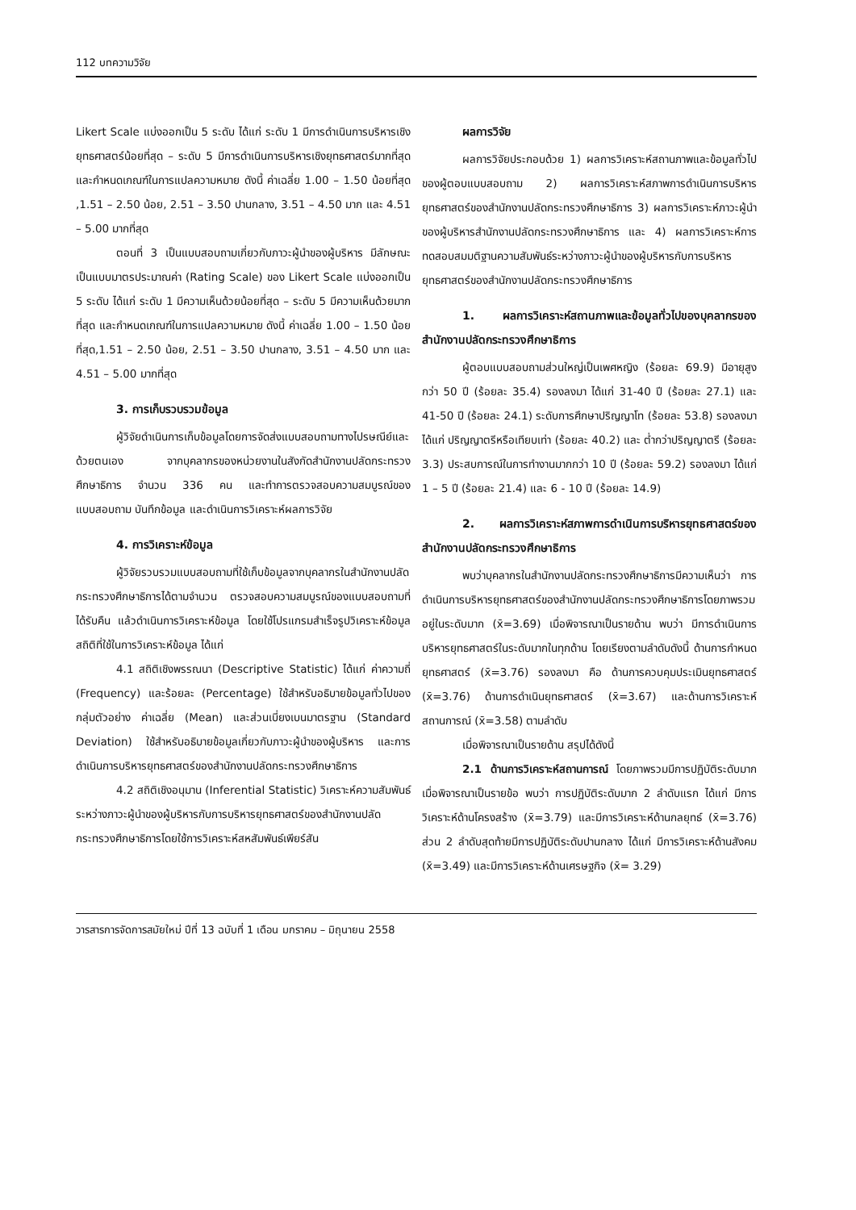112 บทความวิจัย
Likert Scale แบ่งออกเป็น 5 ระดับ ได้แก่ ระดับ 1 มีการดำเนินการบริหารเชิงยุทธศาสตร์น้อยที่สุด – ระดับ 5 มีการดำเนินการบริหารเชิงยุทธศาสตร์มากที่สุดและกำหนดเกณฑ์ในการแปลความหมาย ดังนี้ ค่าเฉลี่ย 1.00 – 1.50 น้อยที่สุด ,1.51 – 2.50 น้อย, 2.51 – 3.50 ปานกลาง, 3.51 – 4.50 มาก และ 4.51 – 5.00 มากที่สุด
ตอนที่ 3 เป็นแบบสอบถามเกี่ยวกับภาวะผู้นำของผู้บริหาร มีลักษณะเป็นแบบมาตรประมาณค่า (Rating Scale) ของ Likert Scale แบ่งออกเป็น 5 ระดับ ได้แก่ ระดับ 1 มีความเห็นด้วยน้อยที่สุด – ระดับ 5 มีความเห็นด้วยมากที่สุด และกำหนดเกณฑ์ในการแปลความหมาย ดังนี้ ค่าเฉลี่ย 1.00 – 1.50 น้อยที่สุด,1.51 – 2.50 น้อย, 2.51 – 3.50 ปานกลาง, 3.51 – 4.50 มาก และ 4.51 – 5.00 มากที่สุด
3. การเก็บรวบรวมข้อมูล
ผู้วิจัยดำเนินการเก็บข้อมูลโดยการจัดส่งแบบสอบถามทางไปรษณีย์และด้วยตนเอง จากบุคลากรของหน่วยงานในสังกัดสำนักงานปลัดกระทรวงศึกษาธิการ จำนวน 336 คน และทำการตรวจสอบความสมบูรณ์ของแบบสอบถาม บันทึกข้อมูล และดำเนินการวิเคราะห์ผลการวิจัย
4. การวิเคราะห์ข้อมูล
ผู้วิจัยรวบรวมแบบสอบถามที่ใช้เก็บข้อมูลจากบุคลากรในสำนักงานปลัดกระทรวงศึกษาธิการได้ตามจำนวน ตรวจสอบความสมบูรณ์ของแบบสอบถามที่ได้รับคืน แล้วดำเนินการวิเคราะห์ข้อมูล โดยใช้โปรแกรมสำเร็จรูปวิเคราะห์ข้อมูล สถิติที่ใช้ในการวิเคราะห์ข้อมูล ได้แก่
4.1 สถิติเชิงพรรณนา (Descriptive Statistic) ได้แก่ ค่าความถี่ (Frequency) และร้อยละ (Percentage) ใช้สำหรับอธิบายข้อมูลทั่วไปของกลุ่มตัวอย่าง ค่าเฉลี่ย (Mean) และส่วนเบี่ยงเบนมาตรฐาน (Standard Deviation) ใช้สำหรับอธิบายข้อมูลเกี่ยวกับภาวะผู้นำของผู้บริหาร และการดำเนินการบริหารยุทธศาสตร์ของสำนักงานปลัดกระทรวงศึกษาธิการ
4.2 สถิติเชิงอนุมาน (Inferential Statistic) วิเคราะห์ความสัมพันธ์ระหว่างภาวะผู้นำของผู้บริหารกับการบริหารยุทธศาสตร์ของสำนักงานปลัดกระทรวงศึกษาธิการโดยใช้การวิเคราะห์สหสัมพันธ์เพียร์สัน
ผลการวิจัย
ผลการวิจัยประกอบด้วย 1) ผลการวิเคราะห์สถานภาพและข้อมูลทั่วไปของผู้ตอบแบบสอบถาม 2) ผลการวิเคราะห์สภาพการดำเนินการบริหารยุทธศาสตร์ของสำนักงานปลัดกระทรวงศึกษาธิการ 3) ผลการวิเคราะห์ภาวะผู้นำของผู้บริหารสำนักงานปลัดกระทรวงศึกษาธิการ และ 4) ผลการวิเคราะห์การทดสอบสมมติฐานความสัมพันธ์ระหว่างภาวะผู้นำของผู้บริหารกับการบริหารยุทธศาสตร์ของสำนักงานปลัดกระทรวงศึกษาธิการ
1. ผลการวิเคราะห์สถานภาพและข้อมูลทั่วไปของบุคลากรของสำนักงานปลัดกระทรวงศึกษาธิการ
ผู้ตอบแบบสอบถามส่วนใหญ่เป็นเพศหญิง (ร้อยละ 69.9) มีอายุสูงกว่า 50 ปี (ร้อยละ 35.4) รองลงมา ได้แก่ 31-40 ปี (ร้อยละ 27.1) และ 41-50 ปี (ร้อยละ 24.1) ระดับการศึกษาปริญญาโท (ร้อยละ 53.8) รองลงมา ได้แก่ ปริญญาตรีหรือเทียบเท่า (ร้อยละ 40.2) และ ต่ำกว่าปริญญาตรี (ร้อยละ 3.3) ประสบการณ์ในการทำงานมากกว่า 10 ปี (ร้อยละ 59.2) รองลงมา ได้แก่ 1 – 5 ปี (ร้อยละ 21.4) และ 6 - 10 ปี (ร้อยละ 14.9)
2. ผลการวิเคราะห์สภาพการดำเนินการบริหารยุทธศาสตร์ของสำนักงานปลัดกระทรวงศึกษาธิการ
พบว่าบุคลากรในสำนักงานปลัดกระทรวงศึกษาธิการมีความเห็นว่า การดำเนินการบริหารยุทธศาสตร์ของสำนักงานปลัดกระทรวงศึกษาธิการโดยภาพรวมอยู่ในระดับมาก (x̄=3.69) เมื่อพิจารณาเป็นรายด้าน พบว่า มีการดำเนินการบริหารยุทธศาสตร์ในระดับมากในทุกด้าน โดยเรียงตามลำดับดังนี้ ด้านการกำหนดยุทธศาสตร์ (x̄=3.76) รองลงมา คือ ด้านการควบคุมประเมินยุทธศาสตร์ (x̄=3.76) ด้านการดำเนินยุทธศาสตร์ (x̄=3.67) และด้านการวิเคราะห์สถานการณ์ (x̄=3.58) ตามลำดับ
เมื่อพิจารณาเป็นรายด้าน สรุปได้ดังนี้
2.1 ด้านการวิเคราะห์สถานการณ์ โดยภาพรวมมีการปฏิบัติระดับมาก เมื่อพิจารณาเป็นรายข้อ พบว่า การปฏิบัติระดับมาก 2 ลำดับแรก ได้แก่ มีการวิเคราะห์ด้านโครงสร้าง (x̄=3.79) และมีการวิเคราะห์ด้านกลยุทธ์ (x̄=3.76) ส่วน 2 ลำดับสุดท้ายมีการปฏิบัติระดับปานกลาง ได้แก่ มีการวิเคราะห์ด้านสังคม (x̄=3.49) และมีการวิเคราะห์ด้านเศรษฐกิจ (x̄= 3.29)
วารสารการจัดการสมัยใหม่ ปีที่ 13 ฉบับที่ 1 เดือน มกราคม – มิถุนายน 2558